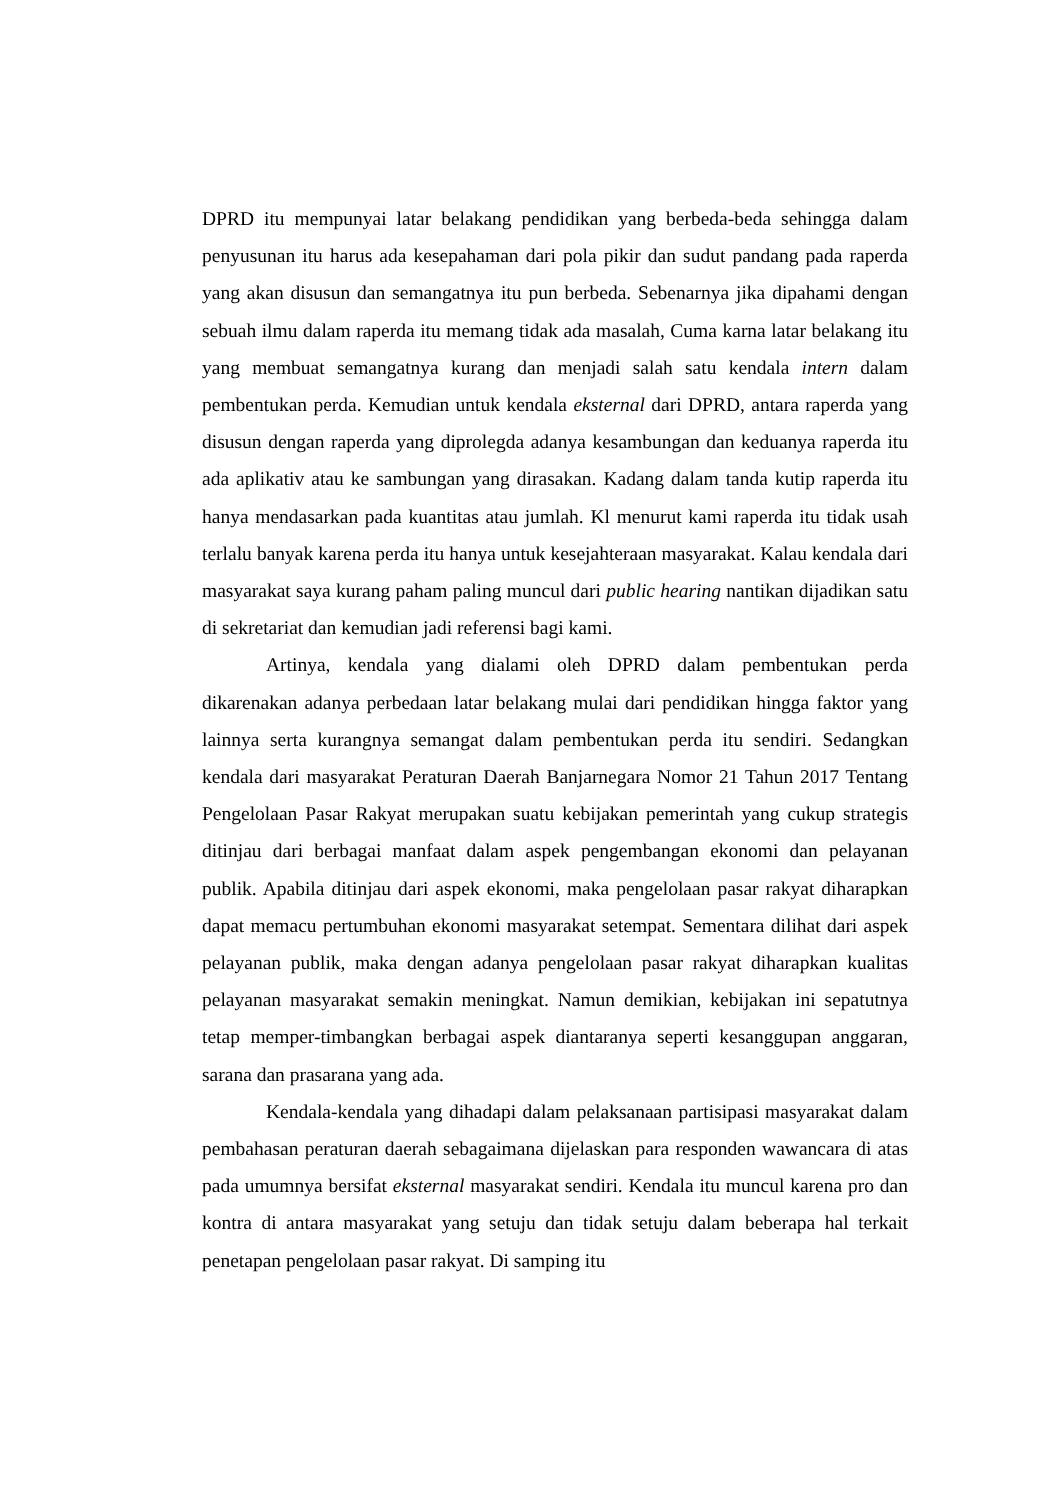DPRD itu mempunyai latar belakang pendidikan yang berbeda-beda sehingga dalam penyusunan itu harus ada kesepahaman dari pola pikir dan sudut pandang pada raperda yang akan disusun dan semangatnya itu pun berbeda. Sebenarnya jika dipahami dengan sebuah ilmu dalam raperda itu memang tidak ada masalah, Cuma karna latar belakang itu yang membuat semangatnya kurang dan menjadi salah satu kendala intern dalam pembentukan perda. Kemudian untuk kendala eksternal dari DPRD, antara raperda yang disusun dengan raperda yang diprolegda adanya kesambungan dan keduanya raperda itu ada aplikativ atau ke sambungan yang dirasakan. Kadang dalam tanda kutip raperda itu hanya mendasarkan pada kuantitas atau jumlah. Kl menurut kami raperda itu tidak usah terlalu banyak karena perda itu hanya untuk kesejahteraan masyarakat. Kalau kendala dari masyarakat saya kurang paham paling muncul dari public hearing nantikan dijadikan satu di sekretariat dan kemudian jadi referensi bagi kami.
Artinya, kendala yang dialami oleh DPRD dalam pembentukan perda dikarenakan adanya perbedaan latar belakang mulai dari pendidikan hingga faktor yang lainnya serta kurangnya semangat dalam pembentukan perda itu sendiri. Sedangkan kendala dari masyarakat Peraturan Daerah Banjarnegara Nomor 21 Tahun 2017 Tentang Pengelolaan Pasar Rakyat merupakan suatu kebijakan pemerintah yang cukup strategis ditinjau dari berbagai manfaat dalam aspek pengembangan ekonomi dan pelayanan publik. Apabila ditinjau dari aspek ekonomi, maka pengelolaan pasar rakyat diharapkan dapat memacu pertumbuhan ekonomi masyarakat setempat. Sementara dilihat dari aspek pelayanan publik, maka dengan adanya pengelolaan pasar rakyat diharapkan kualitas pelayanan masyarakat semakin meningkat. Namun demikian, kebijakan ini sepatutnya tetap memper-timbangkan berbagai aspek diantaranya seperti kesanggupan anggaran, sarana dan prasarana yang ada.
Kendala-kendala yang dihadapi dalam pelaksanaan partisipasi masyarakat dalam pembahasan peraturan daerah sebagaimana dijelaskan para responden wawancara di atas pada umumnya bersifat eksternal masyarakat sendiri. Kendala itu muncul karena pro dan kontra di antara masyarakat yang setuju dan tidak setuju dalam beberapa hal terkait penetapan pengelolaan pasar rakyat. Di samping itu